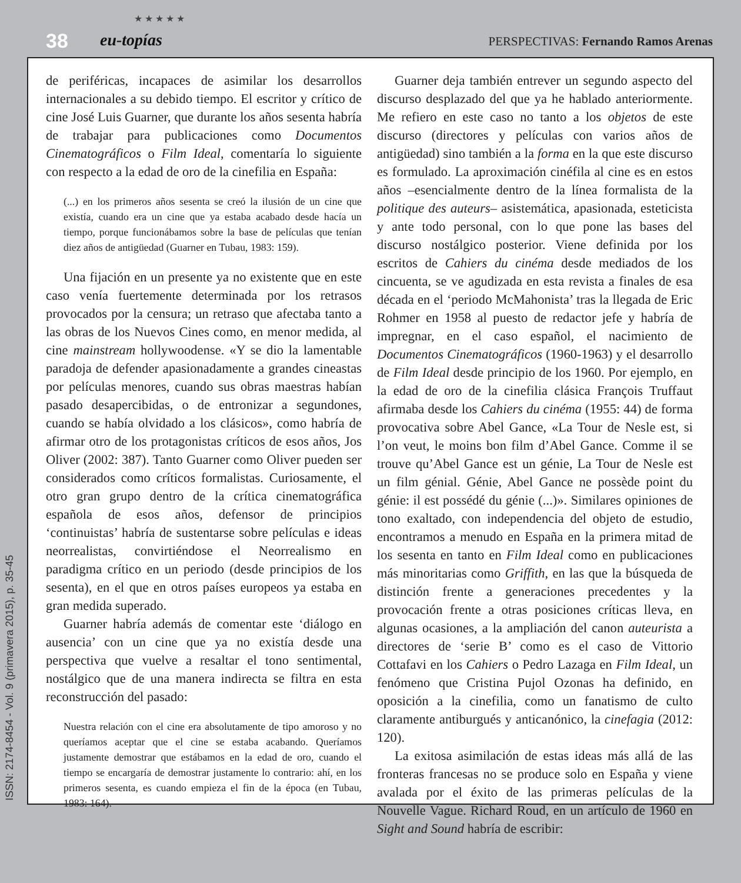38
★ ★ ★ ★ ★
eu-topías PERSPECTIVAS: Fernando Ramos Arenas
de periféricas, incapaces de asimilar los desarrollos internacionales a su debido tiempo. El escritor y crítico de cine José Luis Guarner, que durante los años sesenta habría de trabajar para publicaciones como Documentos Cinematográficos o Film Ideal, comentaría lo siguiente con respecto a la edad de oro de la cinefilia en España:
(...) en los primeros años sesenta se creó la ilusión de un cine que existía, cuando era un cine que ya estaba acabado desde hacía un tiempo, porque funcionábamos sobre la base de películas que tenían diez años de antigüedad (Guarner en Tubau, 1983: 159).
Una fijación en un presente ya no existente que en este caso venía fuertemente determinada por los retrasos provocados por la censura; un retraso que afectaba tanto a las obras de los Nuevos Cines como, en menor medida, al cine mainstream hollywoodense. «Y se dio la lamentable paradoja de defender apasionadamente a grandes cineastas por películas menores, cuando sus obras maestras habían pasado desapercibidas, o de entronizar a segundones, cuando se había olvidado a los clásicos», como habría de afirmar otro de los protagonistas críticos de esos años, Jos Oliver (2002: 387). Tanto Guarner como Oliver pueden ser considerados como críticos formalistas. Curiosamente, el otro gran grupo dentro de la crítica cinematográfica española de esos años, defensor de principios ‘continuistas’ habría de sustentarse sobre películas e ideas neorrealistas, convirtiéndose el Neorrealismo en paradigma crítico en un periodo (desde principios de los sesenta), en el que en otros países europeos ya estaba en gran medida superado.
Guarner habría además de comentar este ‘diálogo en ausencia’ con un cine que ya no existía desde una perspectiva que vuelve a resaltar el tono sentimental, nostálgico que de una manera indirecta se filtra en esta reconstrucción del pasado:
Nuestra relación con el cine era absolutamente de tipo amoroso y no queríamos aceptar que el cine se estaba acabando. Queríamos justamente demostrar que estábamos en la edad de oro, cuando el tiempo se encargaría de demostrar justamente lo contrario: ahí, en los primeros sesenta, es cuando empieza el fin de la época (en Tubau, 1983: 164).
Guarner deja también entrever un segundo aspecto del discurso desplazado del que ya he hablado anteriormente. Me refiero en este caso no tanto a los objetos de este discurso (directores y películas con varios años de antigüedad) sino también a la forma en la que este discurso es formulado. La aproximación cinéfila al cine es en estos años –esencialmente dentro de la línea formalista de la politique des auteurs– asistemática, apasionada, esteticista y ante todo personal, con lo que pone las bases del discurso nostálgico posterior. Viene definida por los escritos de Cahiers du cinéma desde mediados de los cincuenta, se ve agudizada en esta revista a finales de esa década en el ‘periodo McMahonista’ tras la llegada de Eric Rohmer en 1958 al puesto de redactor jefe y habría de impregnar, en el caso español, el nacimiento de Documentos Cinematográficos (1960-1963) y el desarrollo de Film Ideal desde principio de los 1960. Por ejemplo, en la edad de oro de la cinefilia clásica François Truffaut afirmaba desde los Cahiers du cinéma (1955: 44) de forma provocativa sobre Abel Gance, «La Tour de Nesle est, si l’on veut, le moins bon film d’Abel Gance. Comme il se trouve qu’Abel Gance est un génie, La Tour de Nesle est un film génial. Génie, Abel Gance ne possède point du génie: il est possédé du génie (...)». Similares opiniones de tono exaltado, con independencia del objeto de estudio, encontramos a menudo en España en la primera mitad de los sesenta en tanto en Film Ideal como en publicaciones más minoritarias como Griffith, en las que la búsqueda de distinción frente a generaciones precedentes y la provocación frente a otras posiciones críticas lleva, en algunas ocasiones, a la ampliación del canon auteurista a directores de ‘serie B’ como es el caso de Vittorio Cottafavi en los Cahiers o Pedro Lazaga en Film Ideal, un fenómeno que Cristina Pujol Ozonas ha definido, en oposición a la cinefilia, como un fanatismo de culto claramente antiburgués y anticanónico, la cinefagia (2012: 120).
La exitosa asimilación de estas ideas más allá de las fronteras francesas no se produce solo en España y viene avalada por el éxito de las primeras películas de la Nouvelle Vague. Richard Roud, en un artículo de 1960 en Sight and Sound habría de escribir:
ISSN: 2174-8454 - Vol. 9 (primavera 2015), p. 35-45